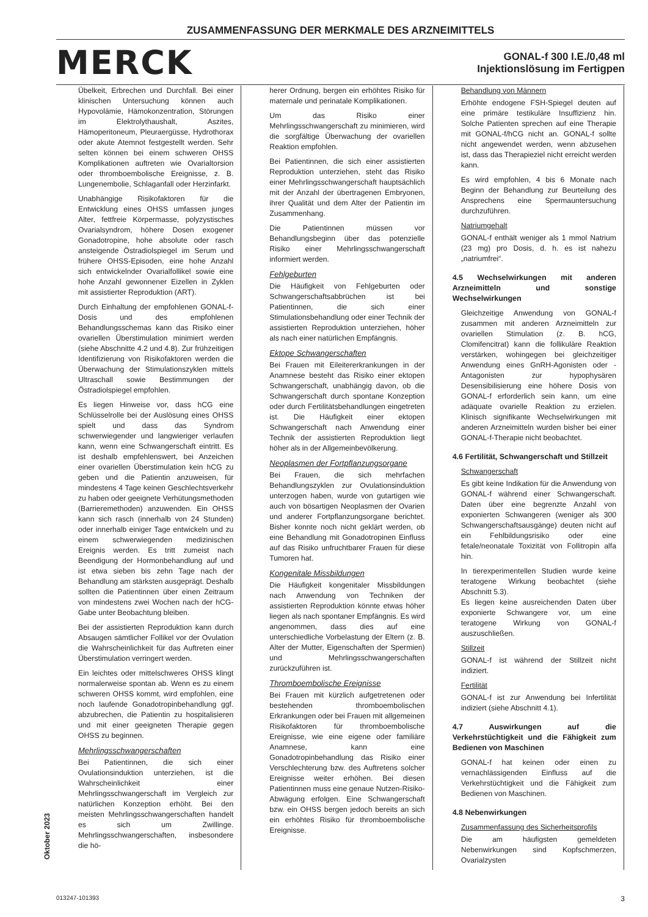ZUSAMMENFASSUNG DER MERKMALE DES ARZNEIMITTELS
MERCK
GONAL-f 300 I.E./0,48 ml
Injektionslösung im Fertigpen
Übelkeit, Erbrechen und Durchfall. Bei einer klinischen Untersuchung können auch Hypovolämie, Hämokonzentration, Störungen im Elektrolythaushalt, Aszites, Hämoperitoneum, Pleuraergüsse, Hydrothorax oder akute Atemnot festgestellt werden. Sehr selten können bei einem schweren OHSS Komplikationen auftreten wie Ovarialtorsion oder thromboembolische Ereignisse, z. B. Lungenembolie, Schlaganfall oder Herzinfarkt.
Unabhängige Risikofaktoren für die Entwicklung eines OHSS umfassen junges Alter, fettfreie Körpermasse, polyzystisches Ovarialsyndrom, höhere Dosen exogener Gonadotropine, hohe absolute oder rasch ansteigende Östradiolspiegel im Serum und frühere OHSS-Episoden, eine hohe Anzahl sich entwickelnder Ovarialfollikel sowie eine hohe Anzahl gewonnener Eizellen in Zyklen mit assistierter Reproduktion (ART).
Durch Einhaltung der empfohlenen GONAL-f-Dosis und des empfohlenen Behandlungsschemas kann das Risiko einer ovariellen Überstimulation minimiert werden (siehe Abschnitte 4.2 und 4.8). Zur frühzeitigen Identifizierung von Risikofaktoren werden die Überwachung der Stimulationszyklen mittels Ultraschall sowie Bestimmungen der Östradiolspiegel empfohlen.
Es liegen Hinweise vor, dass hCG eine Schlüsselrolle bei der Auslösung eines OHSS spielt und dass das Syndrom schwerwiegender und langwieriger verlaufen kann, wenn eine Schwangerschaft eintritt. Es ist deshalb empfehlenswert, bei Anzeichen einer ovariellen Überstimulation kein hCG zu geben und die Patientin anzuweisen, für mindestens 4 Tage keinen Geschlechtsverkehr zu haben oder geeignete Verhütungsmethoden (Barrieremethoden) anzuwenden. Ein OHSS kann sich rasch (innerhalb von 24 Stunden) oder innerhalb einiger Tage entwickeln und zu einem schwerwiegenden medizinischen Ereignis werden. Es tritt zumeist nach Beendigung der Hormonbehandlung auf und ist etwa sieben bis zehn Tage nach der Behandlung am stärksten ausgeprägt. Deshalb sollten die Patientinnen über einen Zeitraum von mindestens zwei Wochen nach der hCG-Gabe unter Beobachtung bleiben.
Bei der assistierten Reproduktion kann durch Absaugen sämtlicher Follikel vor der Ovulation die Wahrscheinlichkeit für das Auftreten einer Überstimulation verringert werden.
Ein leichtes oder mittelschweres OHSS klingt normalerweise spontan ab. Wenn es zu einem schweren OHSS kommt, wird empfohlen, eine noch laufende Gonadotropinbehandlung ggf. abzubrechen, die Patientin zu hospitalisieren und mit einer geeigneten Therapie gegen OHSS zu beginnen.
Mehrlingsschwangerschaften
Bei Patientinnen, die sich einer Ovulationsinduktion unterziehen, ist die Wahrscheinlichkeit einer Mehrlingsschwangerschaft im Vergleich zur natürlichen Konzeption erhöht. Bei den meisten Mehrlingsschwangerschaften handelt es sich um Zwillinge. Mehrlingsschwangerschaften, insbesondere die hö-
herer Ordnung, bergen ein erhöhtes Risiko für maternale und perinatale Komplikationen.
Um das Risiko einer Mehrlingsschwangerschaft zu minimieren, wird die sorgfältige Überwachung der ovariellen Reaktion empfohlen.
Bei Patientinnen, die sich einer assistierten Reproduktion unterziehen, steht das Risiko einer Mehrlingsschwangerschaft hauptsächlich mit der Anzahl der übertragenen Embryonen, ihrer Qualität und dem Alter der Patientin im Zusammenhang.
Die Patientinnen müssen vor Behandlungsbeginn über das potenzielle Risiko einer Mehrlingsschwangerschaft informiert werden.
Fehlgeburten
Die Häufigkeit von Fehlgeburten oder Schwangerschaftsabbrüchen ist bei Patientinnen, die sich einer Stimulationsbehandlung oder einer Technik der assistierten Reproduktion unterziehen, höher als nach einer natürlichen Empfängnis.
Ektope Schwangerschaften
Bei Frauen mit Eileitererkrankungen in der Anamnese besteht das Risiko einer ektopen Schwangerschaft, unabhängig davon, ob die Schwangerschaft durch spontane Konzeption oder durch Fertilitätsbehandlungen eingetreten ist. Die Häufigkeit einer ektopen Schwangerschaft nach Anwendung einer Technik der assistierten Reproduktion liegt höher als in der Allgemeinbevölkerung.
Neoplasmen der Fortpflanzungsorgane
Bei Frauen, die sich mehrfachen Behandlungszyklen zur Ovulationsinduktion unterzogen haben, wurde von gutartigen wie auch von bösartigen Neoplasmen der Ovarien und anderer Fortpflanzungsorgane berichtet. Bisher konnte noch nicht geklärt werden, ob eine Behandlung mit Gonadotropinen Einfluss auf das Risiko unfruchtbarer Frauen für diese Tumoren hat.
Kongenitale Missbildungen
Die Häufigkeit kongenitaler Missbildungen nach Anwendung von Techniken der assistierten Reproduktion könnte etwas höher liegen als nach spontaner Empfängnis. Es wird angenommen, dass dies auf eine unterschiedliche Vorbelastung der Eltern (z. B. Alter der Mutter, Eigenschaften der Spermien) und Mehrlingsschwangerschaften zurückzuführen ist.
Thromboembolische Ereignisse
Bei Frauen mit kürzlich aufgetretenen oder bestehenden thromboembolischen Erkrankungen oder bei Frauen mit allgemeinen Risikofaktoren für thromboembolische Ereignisse, wie eine eigene oder familiäre Anamnese, kann eine Gonadotropinbehandlung das Risiko einer Verschlechterung bzw. des Auftretens solcher Ereignisse weiter erhöhen. Bei diesen Patientinnen muss eine genaue Nutzen-Risiko-Abwägung erfolgen. Eine Schwangerschaft bzw. ein OHSS bergen jedoch bereits an sich ein erhöhtes Risiko für thromboembolische Ereignisse.
Behandlung von Männern
Erhöhte endogene FSH-Spiegel deuten auf eine primäre testikuläre Insuffizienz hin. Solche Patienten sprechen auf eine Therapie mit GONAL-f/hCG nicht an. GONAL-f sollte nicht angewendet werden, wenn abzusehen ist, dass das Therapieziel nicht erreicht werden kann.
Es wird empfohlen, 4 bis 6 Monate nach Beginn der Behandlung zur Beurteilung des Ansprechens eine Spermauntersuchung durchzuführen.
Natriumgehalt
GONAL-f enthält weniger als 1 mmol Natrium (23 mg) pro Dosis, d. h. es ist nahezu „natriumfrei“.
4.5 Wechselwirkungen mit anderen Arzneimitteln und sonstige Wechselwirkungen
Gleichzeitige Anwendung von GONAL-f zusammen mit anderen Arzneimitteln zur ovariellen Stimulation (z. B. hCG, Clomifencitrat) kann die follikuläre Reaktion verstärken, wohingegen bei gleichzeitiger Anwendung eines GnRH-Agonisten oder -Antagonisten zur hypophysären Desensibilisierung eine höhere Dosis von GONAL-f erforderlich sein kann, um eine adäquate ovarielle Reaktion zu erzielen. Klinisch signifikante Wechselwirkungen mit anderen Arzneimitteln wurden bisher bei einer GONAL-f-Therapie nicht beobachtet.
4.6 Fertilität, Schwangerschaft und Stillzeit
Schwangerschaft
Es gibt keine Indikation für die Anwendung von GONAL-f während einer Schwangerschaft. Daten über eine begrenzte Anzahl von exponierten Schwangeren (weniger als 300 Schwangerschaftsausgänge) deuten nicht auf ein Fehlbildungsrisiko oder eine fetale/neonatale Toxizität von Follitropin alfa hin.
In tierexperimentellen Studien wurde keine teratogene Wirkung beobachtet (siehe Abschnitt 5.3).
Es liegen keine ausreichenden Daten über exponierte Schwangere vor, um eine teratogene Wirkung von GONAL-f auszuschließen.
Stillzeit
GONAL-f ist während der Stillzeit nicht indiziert.
Fertilität
GONAL-f ist zur Anwendung bei Infertilität indiziert (siehe Abschnitt 4.1).
4.7 Auswirkungen auf die Verkehrstüchtigkeit und die Fähigkeit zum Bedienen von Maschinen
GONAL-f hat keinen oder einen zu vernachlässigenden Einfluss auf die Verkehrstüchtigkeit und die Fähigkeit zum Bedienen von Maschinen.
4.8 Nebenwirkungen
Zusammenfassung des Sicherheitsprofils
Die am häufigsten gemeldeten Nebenwirkungen sind Kopfschmerzen, Ovarialzysten
Oktober 2023
013247-101393 3